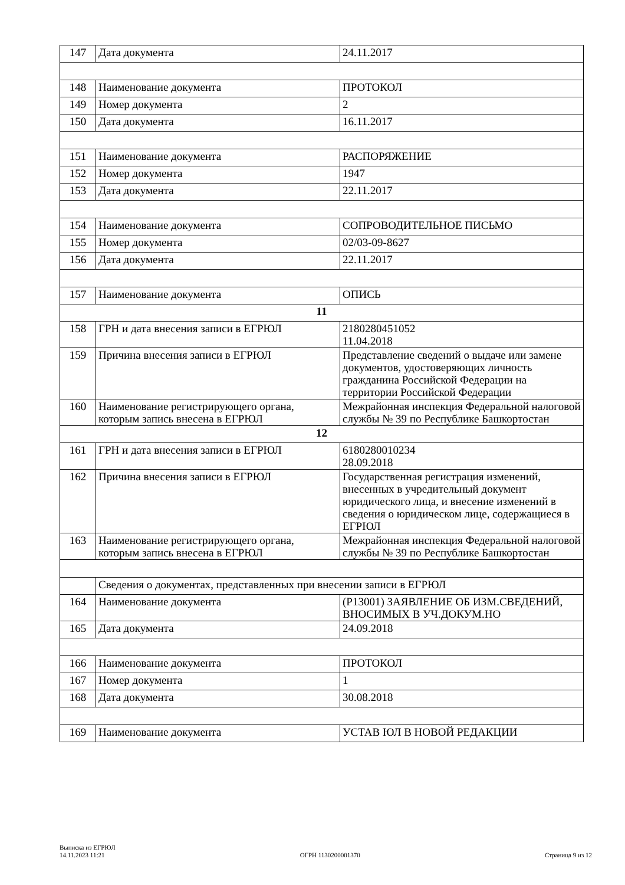| 147 | Дата документа | 24.11.2017 |
| 148 | Наименование документа | ПРОТОКОЛ |
| 149 | Номер документа | 2 |
| 150 | Дата документа | 16.11.2017 |
| 151 | Наименование документа | РАСПОРЯЖЕНИЕ |
| 152 | Номер документа | 1947 |
| 153 | Дата документа | 22.11.2017 |
| 154 | Наименование документа | СОПРОВОДИТЕЛЬНОЕ ПИСЬМО |
| 155 | Номер документа | 02/03-09-8627 |
| 156 | Дата документа | 22.11.2017 |
| 157 | Наименование документа | ОПИСЬ |
| 11 | | |
| 158 | ГРН и дата внесения записи в ЕГРЮЛ | 2180280451052 11.04.2018 |
| 159 | Причина внесения записи в ЕГРЮЛ | Представление сведений о выдаче или замене документов, удостоверяющих личность гражданина Российской Федерации на территории Российской Федерации |
| 160 | Наименование регистрирующего органа, которым запись внесена в ЕГРЮЛ | Межрайонная инспекция Федеральной налоговой службы № 39 по Республике Башкортостан |
| 12 | | |
| 161 | ГРН и дата внесения записи в ЕГРЮЛ | 6180280010234 28.09.2018 |
| 162 | Причина внесения записи в ЕГРЮЛ | Государственная регистрация изменений, внесенных в учредительный документ юридического лица, и внесение изменений в сведения о юридическом лице, содержащиеся в ЕГРЮЛ |
| 163 | Наименование регистрирующего органа, которым запись внесена в ЕГРЮЛ | Межрайонная инспекция Федеральной налоговой службы № 39 по Республике Башкортостан |
| | Сведения о документах, представленных при внесении записи в ЕГРЮЛ | |
| 164 | Наименование документа | (Р13001) ЗАЯВЛЕНИЕ ОБ ИЗМ.СВЕДЕНИЙ, ВНОСИМЫХ В УЧ.ДОКУМ.НО |
| 165 | Дата документа | 24.09.2018 |
| 166 | Наименование документа | ПРОТОКОЛ |
| 167 | Номер документа | 1 |
| 168 | Дата документа | 30.08.2018 |
| 169 | Наименование документа | УСТАВ ЮЛ В НОВОЙ РЕДАКЦИИ |
Выписка из ЕГРЮЛ
14.11.2023 11:21
ОГРН 1130200001370
Страница 9 из 12